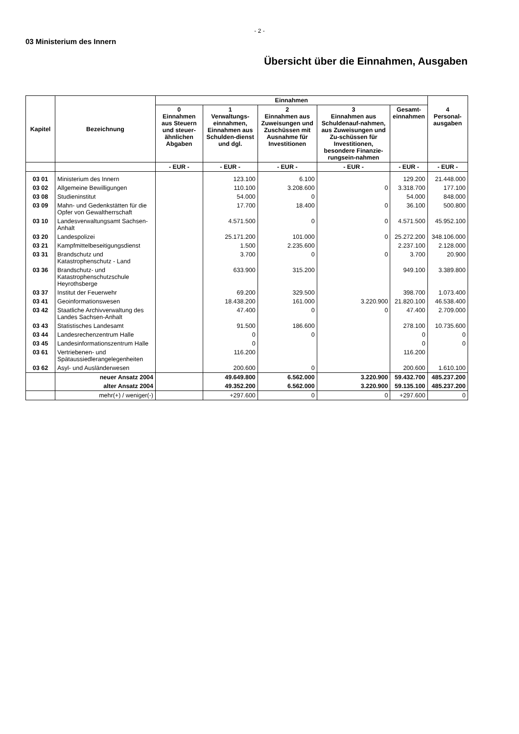- 2 -
03 Ministerium des Innern
Übersicht über die Einnahmen, Ausgaben
| Kapitel | Bezeichnung | Einnahmen | | | | | |
| --- | --- | --- | --- | --- | --- | --- | --- |
| | | 0 Einnahmen aus Steuern und steuer-ähnlichen Abgaben | 1 Verwaltungs-einnahmen, Einnahmen aus Schulden-dienst und dgl. | 2 Einnahmen aus Zuweisungen und Zuschüssen mit Ausnahme für Investitionen | 3 Einnahmen aus Schuldenauf-nahmen, aus Zuweisungen und Zu-schüssen für Investitionen, besondere Finanzie-rungsein-nahmen | Gesamt-einnahmen | 4 Personal-ausgaben |
| | | - EUR - | - EUR - | - EUR - | - EUR - | - EUR - | - EUR - |
| 03 01 | Ministerium des Innern | | 123.100 | 6.100 | | 129.200 | 21.448.000 |
| 03 02 | Allgemeine Bewilligungen | | 110.100 | 3.208.600 | 0 | 3.318.700 | 177.100 |
| 03 08 | Studieninstitut | | 54.000 | 0 | | 54.000 | 848.000 |
| 03 09 | Mahn- und Gedenkstätten für die Opfer von Gewaltherrschaft | | 17.700 | 18.400 | 0 | 36.100 | 500.800 |
| 03 10 | Landesverwaltungsamt Sachsen-Anhalt | | 4.571.500 | 0 | 0 | 4.571.500 | 45.952.100 |
| 03 20 | Landespolizei | | 25.171.200 | 101.000 | 0 | 25.272.200 | 348.106.000 |
| 03 21 | Kampfmittelbeseitigungsdienst | | 1.500 | 2.235.600 | | 2.237.100 | 2.128.000 |
| 03 31 | Brandschutz und Katastrophenschutz - Land | | 3.700 | 0 | 0 | 3.700 | 20.900 |
| 03 36 | Brandschutz- und Katastrophenschutzschule Heyrothsberge | | 633.900 | 315.200 | | 949.100 | 3.389.800 |
| 03 37 | Institut der Feuerwehr | | 69.200 | 329.500 | | 398.700 | 1.073.400 |
| 03 41 | Geoinformationswesen | | 18.438.200 | 161.000 | 3.220.900 | 21.820.100 | 46.538.400 |
| 03 42 | Staatliche Archivverwaltung des Landes Sachsen-Anhalt | | 47.400 | 0 | 0 | 47.400 | 2.709.000 |
| 03 43 | Statistisches Landesamt | | 91.500 | 186.600 | | 278.100 | 10.735.600 |
| 03 44 | Landesrechenzentrum Halle | | 0 | 0 | | 0 | 0 |
| 03 45 | Landesinformationszentrum Halle | | 0 | | | 0 | 0 |
| 03 61 | Vertriebenen- und Spätaussiedlerangelegenheiten | | 116.200 | | | 116.200 | |
| 03 62 | Asyl- und Ausländerwesen | | 200.600 | 0 | | 200.600 | 1.610.100 |
| | neuer Ansatz 2004 | | 49.649.800 | 6.562.000 | 3.220.900 | 59.432.700 | 485.237.200 |
| | alter Ansatz 2004 | | 49.352.200 | 6.562.000 | 3.220.900 | 59.135.100 | 485.237.200 |
| | mehr(+) / weniger(-) | | +297.600 | 0 | 0 | +297.600 | 0 |